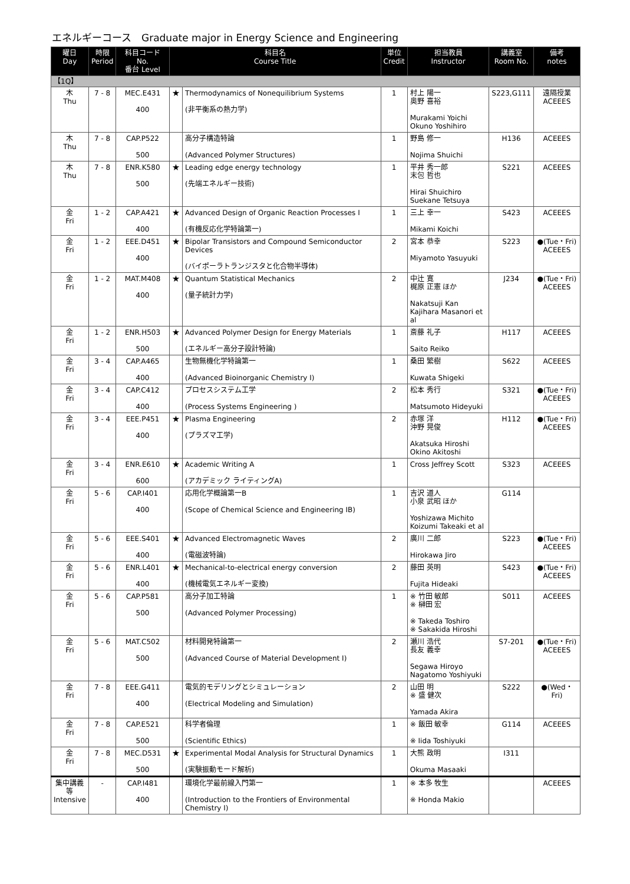エネルギーコース　Graduate major in Energy Science and Engineering
| 曜日 Day | 時限 Period | 科目コード No. 番台 Level | 科目名 Course Title | | 単位 Credit | 担当教員 Instructor | 講義室 Room No. | 備考 notes |
| --- | --- | --- | --- | --- | --- | --- | --- | --- |
| 【1Q】 | | | | | | | | |
| 木 Thu | 7 - 8 | MEC.E431 400 | ★ | Thermodynamics of Nonequilibrium Systems (非平衡系の熱力学) | 1 | 村上 陽一 奥野 喜裕 Murakami Yoichi Okuno Yoshihiro | S223,G111 | 遠隔授業 ACEEES |
| 木 Thu | 7 - 8 | CAP.P522 500 | | 高分子構造特論 (Advanced Polymer Structures) | 1 | 野島 修一 Nojima Shuichi | H136 | ACEEES |
| 木 Thu | 7 - 8 | ENR.K580 500 | ★ | Leading edge energy technology (先端エネルギー技術) | 1 | 平井 秀一郎 末包 哲也 Hirai Shuichiro Suekane Tetsuya | S221 | ACEEES |
| 金 Fri | 1 - 2 | CAP.A421 400 | ★ | Advanced Design of Organic Reaction Processes I (有機反応化学特論第一) | 1 | 三上 幸一 Mikami Koichi | S423 | ACEEES |
| 金 Fri | 1 - 2 | EEE.D451 400 | ★ | Bipolar Transistors and Compound Semiconductor Devices (バイポーラトランジスタと化合物半導体) | 2 | 宮本 恭幸 Miyamoto Yasuyuki | S223 | ●(Tue・Fri) ACEEES |
| 金 Fri | 1 - 2 | MAT.M408 400 | ★ | Quantum Statistical Mechanics (量子統計力学) | 2 | 中辻 寛 梶原 正憲 ほか Nakatsuji Kan Kajihara Masanori et al | J234 | ●(Tue・Fri) ACEEES |
| 金 Fri | 1 - 2 | ENR.H503 500 | ★ | Advanced Polymer Design for Energy Materials (エネルギー高分子設計特論) | 1 | 斎藤 礼子 Saito Reiko | H117 | ACEEES |
| 金 Fri | 3 - 4 | CAP.A465 400 | | 生物無機化学特論第一 (Advanced Bioinorganic Chemistry I) | 1 | 桑田 繁樹 Kuwata Shigeki | S622 | ACEEES |
| 金 Fri | 3 - 4 | CAP.C412 400 | | プロセスシステム工学 (Process Systems Engineering ) | 2 | 松本 秀行 Matsumoto Hideyuki | S321 | ●(Tue・Fri) ACEEES |
| 金 Fri | 3 - 4 | EEE.P451 400 | ★ | Plasma Engineering (プラズマ工学) | 2 | 赤塚 洋 沖野 晃俊 Akatsuka Hiroshi Okino Akitoshi | H112 | ●(Tue・Fri) ACEEES |
| 金 Fri | 3 - 4 | ENR.E610 600 | ★ | Academic Writing A (アカデミック ライティングA) | 1 | Cross Jeffrey Scott | S323 | ACEEES |
| 金 Fri | 5 - 6 | CAP.I401 400 | | 応用化学概論第一B (Scope of Chemical Science and Engineering IB) | 1 | 吉沢 道人 小泉 武昭 ほか Yoshizawa Michito Koizumi Takeaki et al | G114 | |
| 金 Fri | 5 - 6 | EEE.S401 400 | ★ | Advanced Electromagnetic Waves (電磁波特論) | 2 | 廣川 二郎 Hirokawa Jiro | S223 | ●(Tue・Fri) ACEEES |
| 金 Fri | 5 - 6 | ENR.L401 400 | ★ | Mechanical-to-electrical energy conversion (機械電気エネルギー変換) | 2 | 藤田 英明 Fujita Hideaki | S423 | ●(Tue・Fri) ACEEES |
| 金 Fri | 5 - 6 | CAP.P581 500 | | 高分子加工特論 (Advanced Polymer Processing) | 1 | ※ 竹田 敏郎 ※ 榊田 宏 ※ Takeda Toshiro ※ Sakakida Hiroshi | S011 | ACEEES |
| 金 Fri | 5 - 6 | MAT.C502 500 | | 材料開発特論第一 (Advanced Course of Material Development I) | 2 | 瀬川 浩代 長友 義幸 Segawa Hiroyo Nagatomo Yoshiyuki | S7-201 | ●(Tue・Fri) ACEEES |
| 金 Fri | 7 - 8 | EEE.G411 400 | | 電気的モデリングとシミュレーション (Electrical Modeling and Simulation) | 2 | 山田 明 ※ 盛 健次 Yamada Akira | S222 | ●(Wed・Fri) |
| 金 Fri | 7 - 8 | CAP.E521 500 | | 科学者倫理 (Scientific Ethics) | 1 | ※ 飯田 敏幸 ※ Iida Toshiyuki | G114 | ACEEES |
| 金 Fri | 7 - 8 | MEC.D531 500 | ★ | Experimental Modal Analysis for Structural Dynamics (実験振動モード解析) | 1 | 大熊 政明 Okuma Masaaki | I311 | |
| 集中講義 等 Intensive | - | CAP.I481 400 | | 環境化学最前線入門第一 (Introduction to the Frontiers of Environmental Chemistry I) | 1 | ※ 本多 牧生 ※ Honda Makio | | ACEEES |